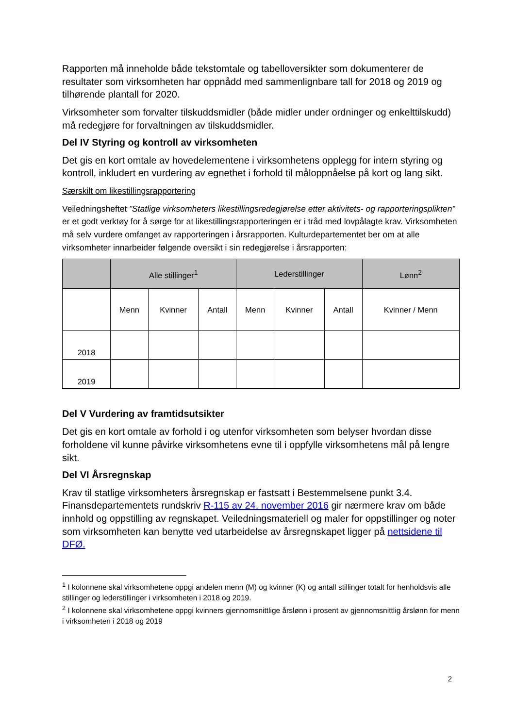Rapporten må inneholde både tekstomtale og tabelloversikter som dokumenterer de resultater som virksomheten har oppnådd med sammenlignbare tall for 2018 og 2019 og tilhørende plantall for 2020.
Virksomheter som forvalter tilskuddsmidler (både midler under ordninger og enkelttilskudd) må redegjøre for forvaltningen av tilskuddsmidler.
Del IV Styring og kontroll av virksomheten
Det gis en kort omtale av hovedelementene i virksomhetens opplegg for intern styring og kontroll, inkludert en vurdering av egnethet i forhold til måloppnåelse på kort og lang sikt.
Særskilt om likestillingsrapportering
Veiledningsheftet ”Statlige virksomheters likestillingsredegjørelse etter aktivitets- og rapporteringsplikten” er et godt verktøy for å sørge for at likestillingsrapporteringen er i tråd med lovpålagte krav. Virksomheten må selv vurdere omfanget av rapporteringen i årsrapporten. Kulturdepartementet ber om at alle virksomheter innarbeider følgende oversikt i sin redegjørelse i årsrapporten:
| | Alle stillinger<sup>1</sup> | | | Lederstillinger | | | Lønn<sup>2</sup> |
| --- | --- | --- | --- | --- | --- | --- | --- |
| | Menn | Kvinner | Antall | Menn | Kvinner | Antall | Kvinner / Menn |
| 2018 | | | | | | | |
| 2019 | | | | | | | |
Del V Vurdering av framtidsutsikter
Det gis en kort omtale av forhold i og utenfor virksomheten som belyser hvordan disse forholdene vil kunne påvirke virksomhetens evne til i oppfylle virksomhetens mål på lengre sikt.
Del VI Årsregnskap
Krav til statlige virksomheters årsregnskap er fastsatt i Bestemmelsene punkt 3.4. Finansdepartementets rundskriv R-115 av 24. november 2016 gir nærmere krav om både innhold og oppstilling av regnskapet. Veiledningsmateriell og maler for oppstillinger og noter som virksomheten kan benytte ved utarbeidelse av årsregnskapet ligger på nettsidene til DFØ.
<sup>1</sup> I kolonnene skal virksomhetene oppgi andelen menn (M) og kvinner (K) og antall stillinger totalt for henholdsvis alle stillinger og lederstillinger i virksomheten i 2018 og 2019.
<sup>2</sup> I kolonnene skal virksomhetene oppgi kvinners gjennomsnittlige årslønn i prosent av gjennomsnittlig årslønn for menn i virksomheten i 2018 og 2019
2